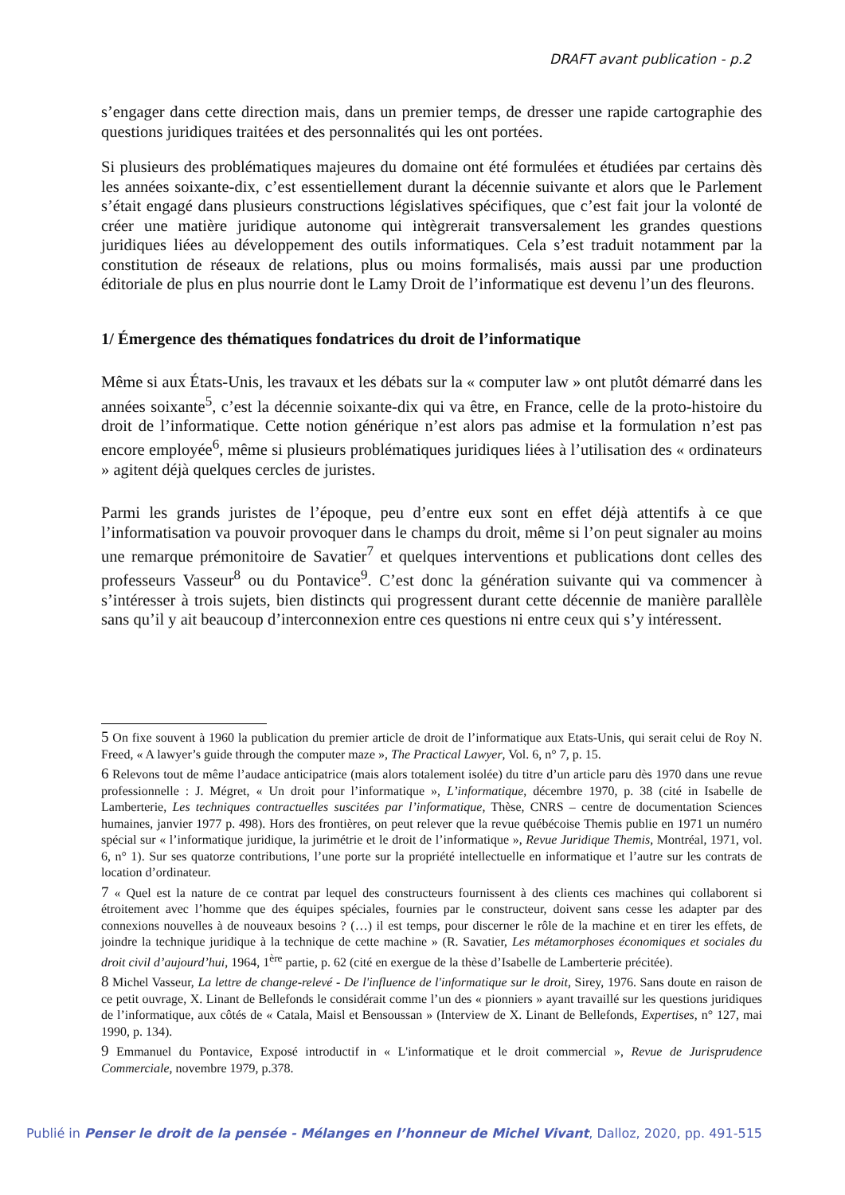DRAFT avant publication - p.2
s’engager dans cette direction mais, dans un premier temps, de dresser une rapide cartographie des questions juridiques traitées et des personnalités qui les ont portées.
Si plusieurs des problématiques majeures du domaine ont été formulées et étudiées par certains dès les années soixante-dix, c’est essentiellement durant la décennie suivante et alors que le Parlement s’était engagé dans plusieurs constructions législatives spécifiques, que c’est fait jour la volonté de créer une matière juridique autonome qui intègrerait transversalement les grandes questions juridiques liées au développement des outils informatiques. Cela s’est traduit notamment par la constitution de réseaux de relations, plus ou moins formalisés, mais aussi par une production éditoriale de plus en plus nourrie dont le Lamy Droit de l’informatique est devenu l’un des fleurons.
1/ Émergence des thématiques fondatrices du droit de l’informatique
Même si aux États-Unis, les travaux et les débats sur la « computer law » ont plutôt démarré dans les années soixante<sup>5</sup>, c’est la décennie soixante-dix qui va être, en France, celle de la proto-histoire du droit de l’informatique. Cette notion générique n’est alors pas admise et la formulation n’est pas encore employée<sup>6</sup>, même si plusieurs problématiques juridiques liées à l’utilisation des « ordinateurs » agitent déjà quelques cercles de juristes.
Parmi les grands juristes de l’époque, peu d’entre eux sont en effet déjà attentifs à ce que l’informatisation va pouvoir provoquer dans le champs du droit, même si l’on peut signaler au moins une remarque prémonitoire de Savatier<sup>7</sup> et quelques interventions et publications dont celles des professeurs Vasseur<sup>8</sup> ou du Pontavice<sup>9</sup>. C’est donc la génération suivante qui va commencer à s’intéresser à trois sujets, bien distincts qui progressent durant cette décennie de manière parallèle sans qu’il y ait beaucoup d’interconnexion entre ces questions ni entre ceux qui s’y intéressent.
5 On fixe souvent à 1960 la publication du premier article de droit de l’informatique aux Etats-Unis, qui serait celui de Roy N. Freed, « A lawyer’s guide through the computer maze », The Practical Lawyer, Vol. 6, n° 7, p. 15.
6 Relevons tout de même l’audace anticipatrice (mais alors totalement isolée) du titre d’un article paru dès 1970 dans une revue professionnelle : J. Mégret, « Un droit pour l’informatique », L’informatique, décembre 1970, p. 38 (cité in Isabelle de Lamberterie, Les techniques contractuelles suscitées par l’informatique, Thèse, CNRS – centre de documentation Sciences humaines, janvier 1977 p. 498). Hors des frontières, on peut relever que la revue québécoise Themis publie en 1971 un numéro spécial sur « l’informatique juridique, la jurimétrie et le droit de l’informatique », Revue Juridique Themis, Montréal, 1971, vol. 6, n° 1). Sur ses quatorze contributions, l’une porte sur la propriété intellectuelle en informatique et l’autre sur les contrats de location d’ordinateur.
7 « Quel est la nature de ce contrat par lequel des constructeurs fournissent à des clients ces machines qui collaborent si étroitement avec l’homme que des équipes spéciales, fournies par le constructeur, doivent sans cesse les adapter par des connexions nouvelles à de nouveaux besoins ? (…) il est temps, pour discerner le rôle de la machine et en tirer les effets, de joindre la technique juridique à la technique de cette machine » (R. Savatier, Les métamorphoses économiques et sociales du droit civil d’aujourd’hui, 1964, 1<sup>ère</sup> partie, p. 62 (cité en exergue de la thèse d’Isabelle de Lamberterie précitée).
8 Michel Vasseur, La lettre de change-relevé - De l'influence de l'informatique sur le droit, Sirey, 1976. Sans doute en raison de ce petit ouvrage, X. Linant de Bellefonds le considérait comme l’un des « pionniers » ayant travaillé sur les questions juridiques de l’informatique, aux côtés de « Catala, Maisl et Bensoussan » (Interview de X. Linant de Bellefonds, Expertises, n° 127, mai 1990, p. 134).
9 Emmanuel du Pontavice, Exposé introductif in « L'informatique et le droit commercial », Revue de Jurisprudence Commerciale, novembre 1979, p.378.
Publié in Penser le droit de la pensée - Mélanges en l’honneur de Michel Vivant, Dalloz, 2020, pp. 491-515